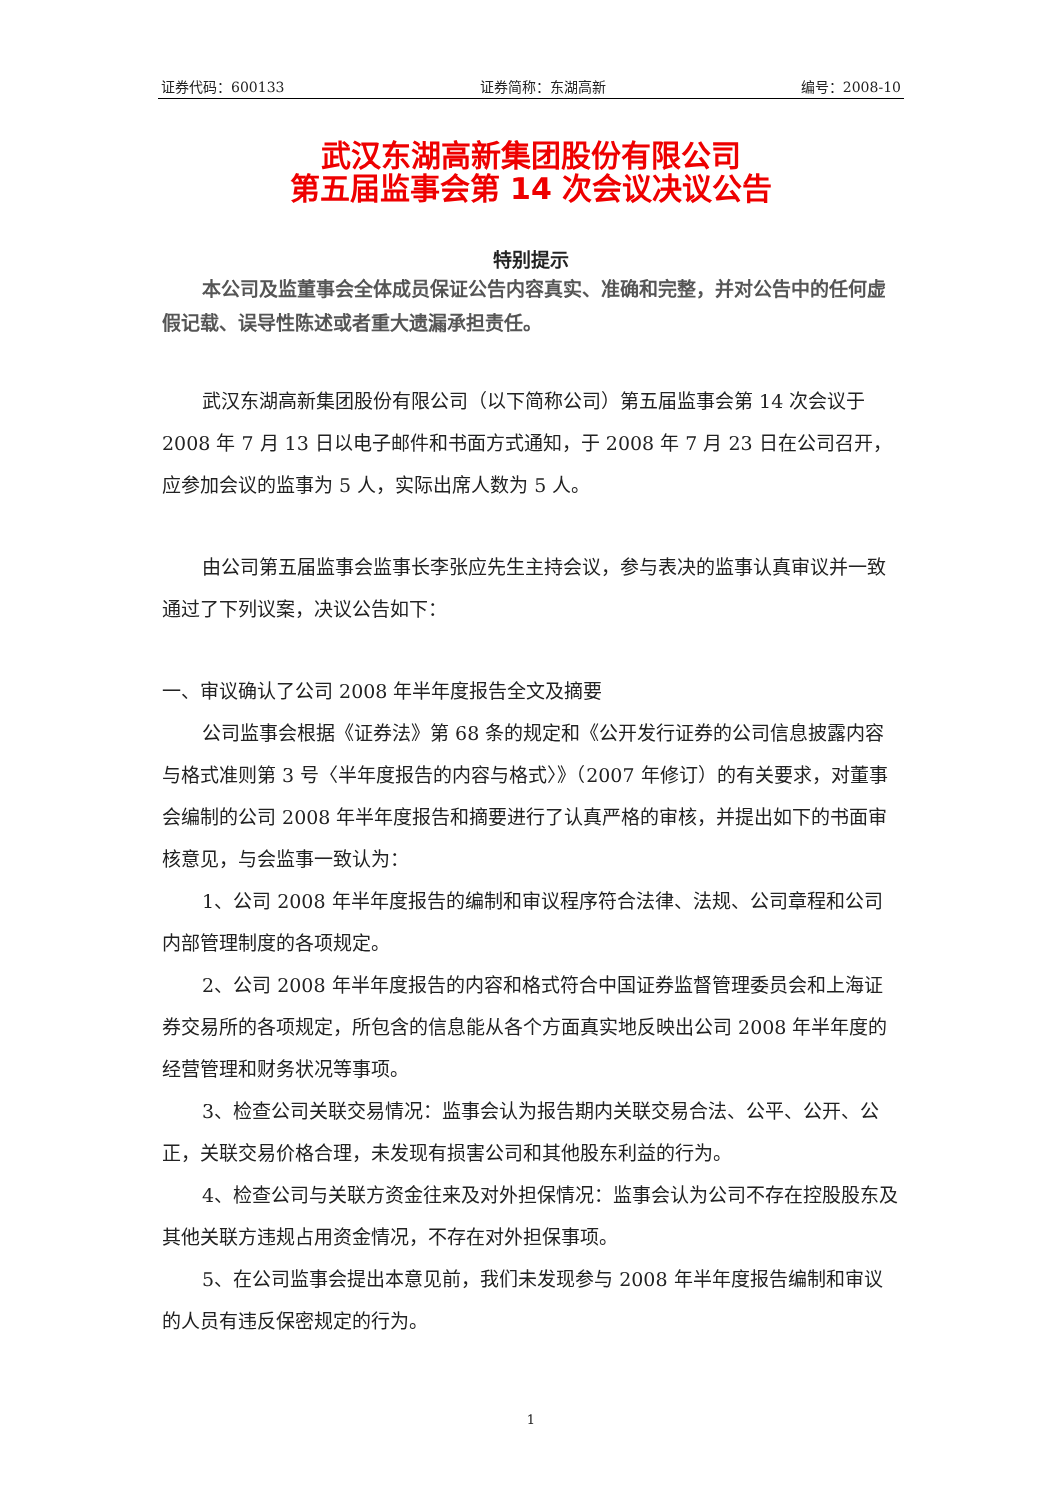证券代码：600133 证券简称：东湖高新 编号：2008-10
武汉东湖高新集团股份有限公司
第五届监事会第 14 次会议决议公告
特别提示
本公司及监董事会全体成员保证公告内容真实、准确和完整，并对公告中的任何虚假记载、误导性陈述或者重大遗漏承担责任。
武汉东湖高新集团股份有限公司（以下简称公司）第五届监事会第 14 次会议于 2008 年 7 月 13 日以电子邮件和书面方式通知，于 2008 年 7 月 23 日在公司召开，应参加会议的监事为 5 人，实际出席人数为 5 人。
由公司第五届监事会监事长李张应先生主持会议，参与表决的监事认真审议并一致通过了下列议案，决议公告如下：
一、审议确认了公司 2008 年半年度报告全文及摘要
公司监事会根据《证券法》第 68 条的规定和《公开发行证券的公司信息披露内容与格式准则第 3 号〈半年度报告的内容与格式〉》（2007 年修订）的有关要求，对董事会编制的公司 2008 年半年度报告和摘要进行了认真严格的审核，并提出如下的书面审核意见，与会监事一致认为：
1、公司 2008 年半年度报告的编制和审议程序符合法律、法规、公司章程和公司内部管理制度的各项规定。
2、公司 2008 年半年度报告的内容和格式符合中国证券监督管理委员会和上海证券交易所的各项规定，所包含的信息能从各个方面真实地反映出公司 2008 年半年度的经营管理和财务状况等事项。
3、检查公司关联交易情况：监事会认为报告期内关联交易合法、公平、公开、公正，关联交易价格合理，未发现有损害公司和其他股东利益的行为。
4、检查公司与关联方资金往来及对外担保情况：监事会认为公司不存在控股股东及其他关联方违规占用资金情况，不存在对外担保事项。
5、在公司监事会提出本意见前，我们未发现参与 2008 年半年度报告编制和审议的人员有违反保密规定的行为。
1